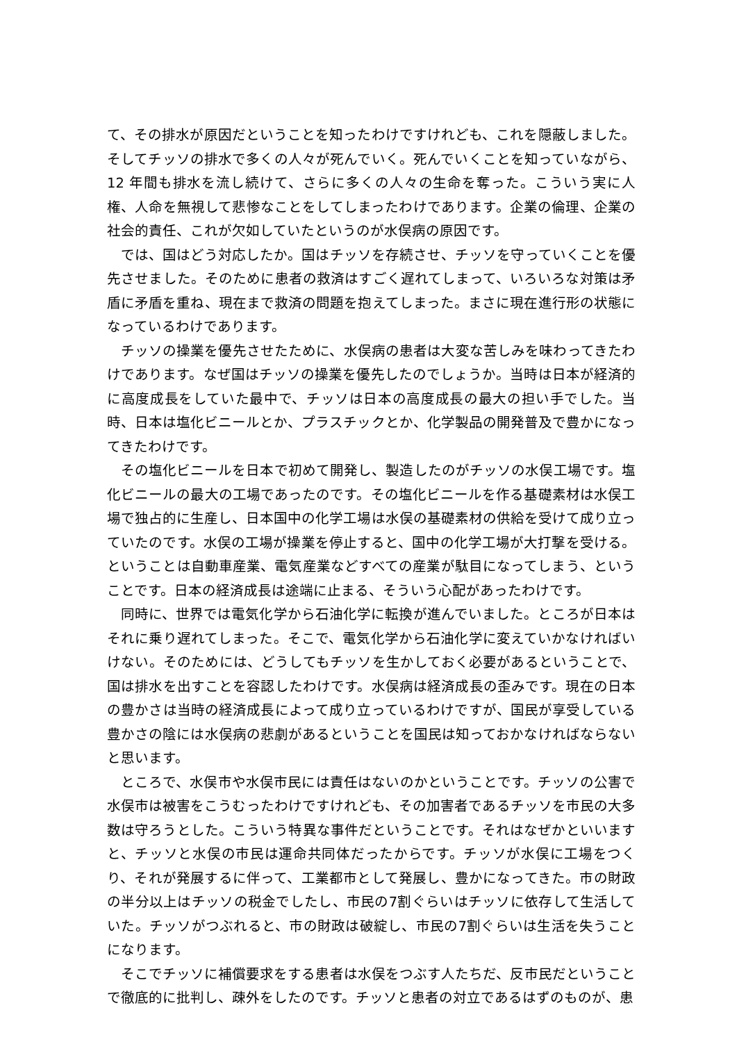て、その排水が原因だということを知ったわけですけれども、これを隠蔽しました。そしてチッソの排水で多くの人々が死んでいく。死んでいくことを知っていながら、12 年間も排水を流し続けて、さらに多くの人々の生命を奪った。こういう実に人権、人命を無視して悲惨なことをしてしまったわけであります。企業の倫理、企業の社会的責任、これが欠如していたというのが水俣病の原因です。
では、国はどう対応したか。国はチッソを存続させ、チッソを守っていくことを優先させました。そのために患者の救済はすごく遅れてしまって、いろいろな対策は矛盾に矛盾を重ね、現在まで救済の問題を抱えてしまった。まさに現在進行形の状態になっているわけであります。
チッソの操業を優先させたために、水俣病の患者は大変な苦しみを味わってきたわけであります。なぜ国はチッソの操業を優先したのでしょうか。当時は日本が経済的に高度成長をしていた最中で、チッソは日本の高度成長の最大の担い手でした。当時、日本は塩化ビニールとか、プラスチックとか、化学製品の開発普及で豊かになってきたわけです。
その塩化ビニールを日本で初めて開発し、製造したのがチッソの水俣工場です。塩化ビニールの最大の工場であったのです。その塩化ビニールを作る基礎素材は水俣工場で独占的に生産し、日本国中の化学工場は水俣の基礎素材の供給を受けて成り立っていたのです。水俣の工場が操業を停止すると、国中の化学工場が大打撃を受ける。ということは自動車産業、電気産業などすべての産業が駄目になってしまう、ということです。日本の経済成長は途端に止まる、そういう心配があったわけです。
同時に、世界では電気化学から石油化学に転換が進んでいました。ところが日本はそれに乗り遅れてしまった。そこで、電気化学から石油化学に変えていかなければいけない。そのためには、どうしてもチッソを生かしておく必要があるということで、国は排水を出すことを容認したわけです。水俣病は経済成長の歪みです。現在の日本の豊かさは当時の経済成長によって成り立っているわけですが、国民が享受している豊かさの陰には水俣病の悲劇があるということを国民は知っておかなければならないと思います。
ところで、水俣市や水俣市民には責任はないのかということです。チッソの公害で水俣市は被害をこうむったわけですけれども、その加害者であるチッソを市民の大多数は守ろうとした。こういう特異な事件だということです。それはなぜかといいますと、チッソと水俣の市民は運命共同体だったからです。チッソが水俣に工場をつくり、それが発展するに伴って、工業都市として発展し、豊かになってきた。市の財政の半分以上はチッソの税金でしたし、市民の7割ぐらいはチッソに依存して生活していた。チッソがつぶれると、市の財政は破綻し、市民の7割ぐらいは生活を失うことになります。
そこでチッソに補償要求をする患者は水俣をつぶす人たちだ、反市民だということで徹底的に批判し、疎外をしたのです。チッソと患者の対立であるはずのものが、患